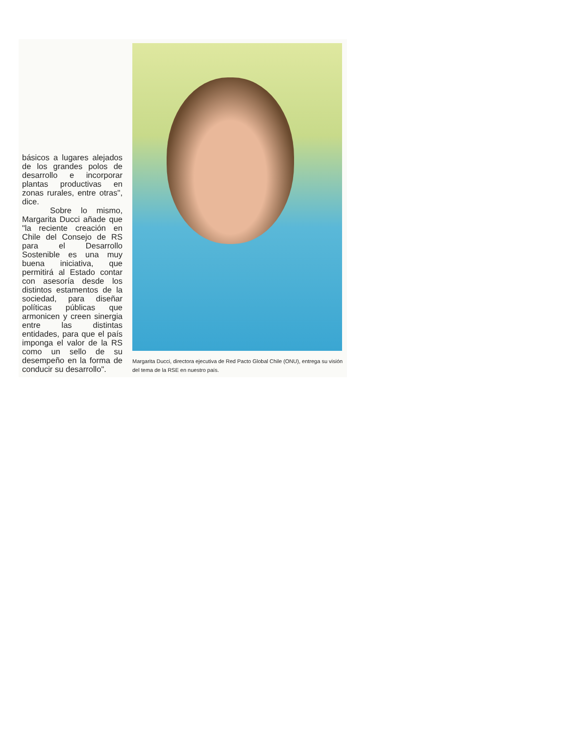básicos a lugares alejados de los grandes polos de desarrollo e incorporar plantas productivas en zonas rurales, entre otras", dice.
Sobre lo mismo, Margarita Ducci añade que "la reciente creación en Chile del Consejo de RS para el Desarrollo Sostenible es una muy buena iniciativa, que permitirá al Estado contar con asesoría desde los distintos estamentos de la sociedad, para diseñar políticas públicas que armonicen y creen sinergia entre las distintas entidades, para que el país imponga el valor de la RS como un sello de su desempeño en la forma de conducir su desarrollo".
Margarita Ducci, directora ejecutiva de Red Pacto Global Chile (ONU), entrega su visión del tema de la RSE en nuestro país.